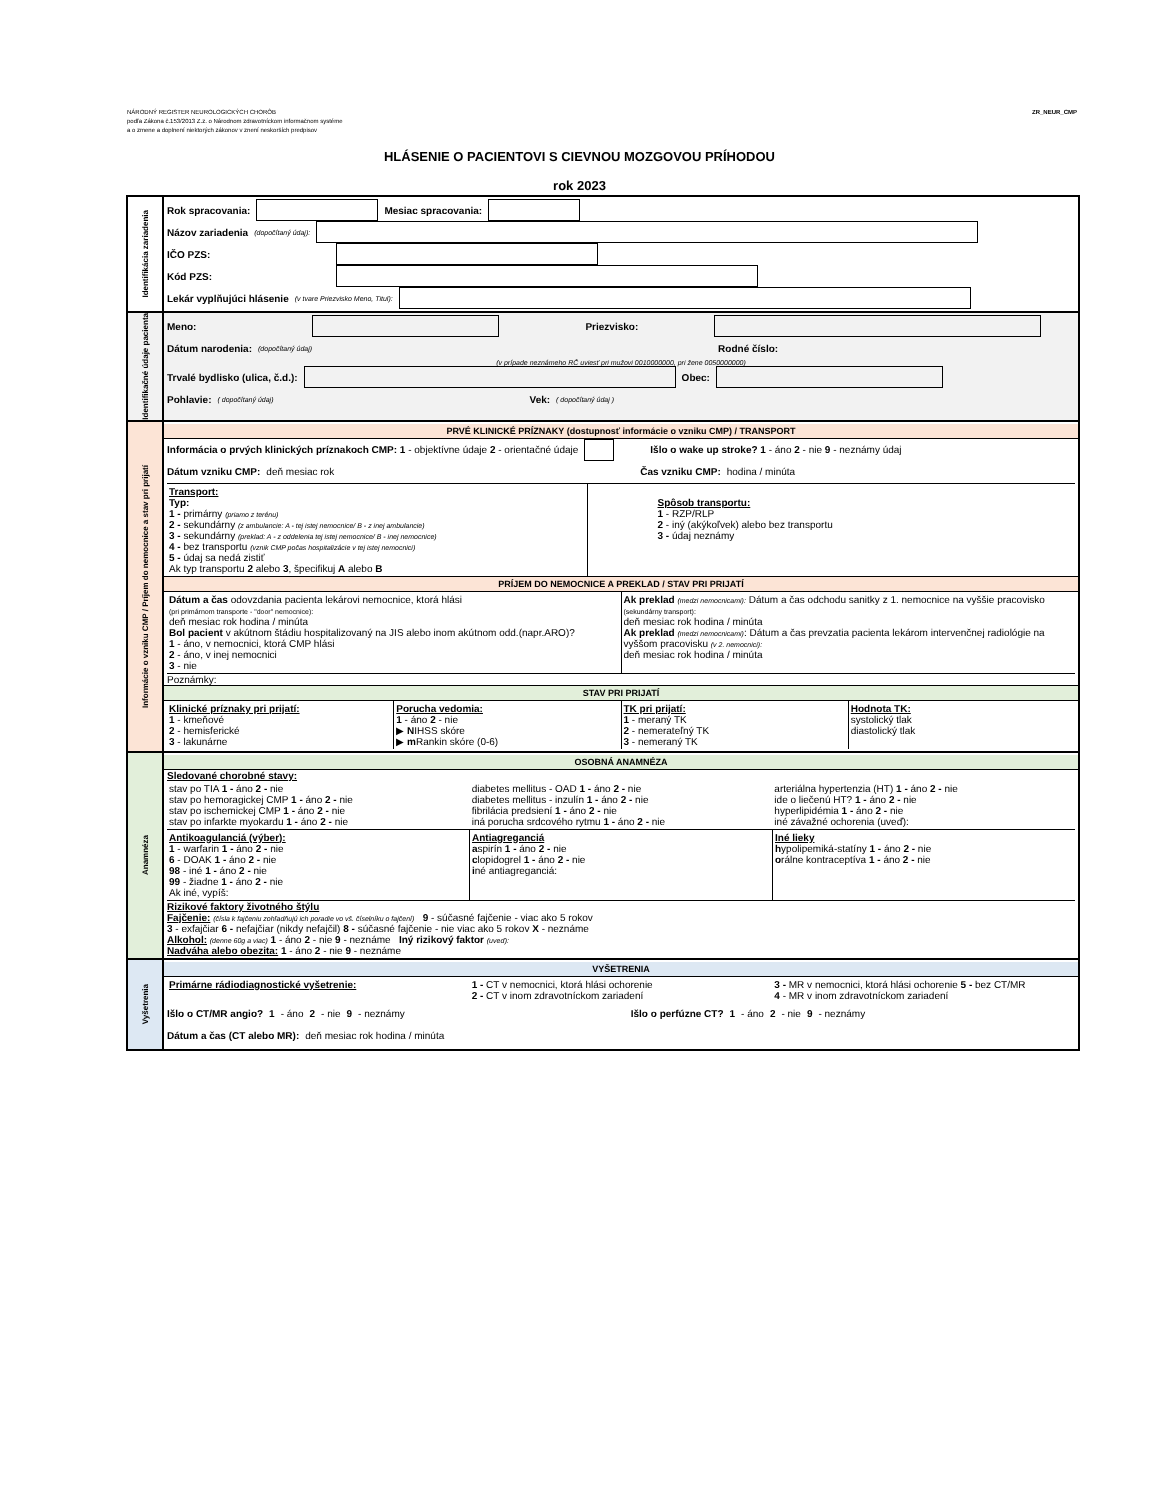NÁRODNÝ REGISTER NEUROLOGICKÝCH CHORÔB
podľa Zákona č.153/2013 Z.z. o Národnom zdravotníckom informačnom systéme
a o zmene a doplnení niektorých zákonov v znení neskorších predpisov
ZR_NEUR_CMP
HLÁSENIE O PACIENTOVI S CIEVNOU MOZGOVOU PRÍHODOU
rok 2023
Identifikácia zariadenia
Rok spracovania: Mesiac spracovania:
Názov zariadenia (dopočítaný údaj):
IČO PZS:
Kód PZS:
Lekár vyplňujúci hlásenie (v tvare Priezvisko Meno, Titul):
Identifikačné údaje pacienta
Meno: Priezvisko:
Dátum narodenia: (dopočítaný údaj) Rodné číslo:
(v prípade neznámeho RČ uviesť pri mužovi 0010000000, pri žene 0050000000)
Trvalé bydlisko (ulica, č.d.): Obec:
Pohlavie: ( dopočítaný údaj) Vek: ( dopočítaný údaj )
Informácie o vzniku CMP / Príjem do nemocnice a stav pri prijatí
PRVÉ KLINICKÉ PRÍZNAKY (dostupnosť informácie o vzniku CMP) / TRANSPORT
Informácia o prvých klinických príznakoch CMP: 1 - objektívne údaje 2 - orientačné údaje Išlo o wake up stroke? 1 - áno 2 - nie 9 - neznámy údaj
Dátum vzniku CMP: deň mesiac rok Čas vzniku CMP: hodina / minúta
Transport:
Typ:
1 - primárny (priamo z terénu)
2 - sekundárny (z ambulancie: A - tej istej nemocnice/ B - z inej ambulancie)
3 - sekundárny (preklad: A - z oddelenia tej istej nemocnice/ B - inej nemocnice)
4 - bez transportu (vznik CMP počas hospitalizácie v tej istej nemocnici)
5 - údaj sa nedá zistiť
Ak typ transportu 2 alebo 3, špecifikuj A alebo B
Spôsob transportu:
1 - RZP/RLP
2 - iný (akýkoľvek) alebo bez transportu
3 - údaj neznámy
PRÍJEM DO NEMOCNICE A PREKLAD / STAV PRI PRIJATÍ
Dátum a čas odovzdania pacienta lekárovi nemocnice, ktorá hlási
(pri primárnom transporte - "door" nemocnice):
deň mesiac rok hodina / minúta
Bol pacient v akútnom štádiu hospitalizovaný na JIS alebo inom akútnom odd.(napr.ARO)?
1 - áno, v nemocnici, ktorá CMP hlási
2 - áno, v inej nemocnici
3 - nie
Ak preklad (medzi nemocnicami): Dátum a čas odchodu sanitky z 1. nemocnice na vyššie pracovisko (sekundárny transport):
deň mesiac rok hodina / minúta
Ak preklad (medzi nemocnicami): Dátum a čas prevzatia pacienta lekárom intervenčnej radiológie na vyššom pracovisku (v 2. nemocnici):
deň mesiac rok hodina / minúta
Poznámky:
STAV PRI PRIJATÍ
Klinické príznaky pri prijatí:
1 - kmeňové
2 - hemisferické
3 - lakunárne
Porucha vedomia:
1 - áno 2 - nie
▶ NIHSS skóre
▶ m Rankin skóre (0-6)
TK pri prijatí:
1 - meraný TK
2 - nemerateľný TK
3 - nemeraný TK
Hodnota TK:
systolický tlak
diastolický tlak
Anamnéza
OSOBNÁ ANAMNÉZA
Sledované chorobné stavy:
stav po TIA 1 - áno 2 - nie
stav po hemoragickej CMP 1 - áno 2 - nie
stav po ischemickej CMP 1 - áno 2 - nie
stav po infarkte myokardu 1 - áno 2 - nie
diabetes mellitus - OAD 1 - áno 2 - nie
diabetes mellitus - inzulín 1 - áno 2 - nie
fibrilácia predsiení 1 - áno 2 - nie
iná porucha srdcového rytmu 1 - áno 2 - nie
arteriálna hypertenzia (HT) 1 - áno 2 - nie
ide o liečenú HT? 1 - áno 2 - nie
hyperlipidémia 1 - áno 2 - nie
iné závažné ochorenia (uveď):
Antikoagulanciá (výber):
1 - warfarin 1 - áno 2 - nie
6 - DOAK 1 - áno 2 - nie
98 - iné 1 - áno 2 - nie
99 - žiadne 1 - áno 2 - nie
Ak iné, vypíš:
Antiagreganciá
aspirín 1 - áno 2 - nie
clopidogrel 1 - áno 2 - nie
iné antiagreganciá:
Iné lieky
hypolipemiká-statíny 1 - áno 2 - nie
orálne kontraceptíva 1 - áno 2 - nie
Rizikové faktory životného štýlu
Fajčenie: (čísla k fajčeniu zohľadňujú ich poradie vo vš. číselníku o fajčení) 9 - súčasné fajčenie - viac ako 5 rokov
3 - exfajčiar 6 - nefajčiar (nikdy nefajčil) 8 - súčasné fajčenie - nie viac ako 5 rokov X - neznáme
Alkohol: (denne 60g a viac) 1 - áno 2 - nie 9 - neznáme Iný rizikový faktor (uveď):
Nadváha alebo obezita: 1 - áno 2 - nie 9 - neznáme
Vyšetrenia
VYŠETRENIA
Primárne rádiodiagnostické vyšetrenie:
1 - CT v nemocnici, ktorá hlási ochorenie
2 - CT v inom zdravotníckom zariadení
3 - MR v nemocnici, ktorá hlási ochorenie 5 - bez CT/MR
4 - MR v inom zdravotníckom zariadení
Išlo o CT/MR angio? 1 - áno 2 - nie 9 - neznámy Išlo o perfúzne CT? 1 - áno 2 - nie 9 - neznámy
Dátum a čas (CT alebo MR): deň mesiac rok hodina / minúta